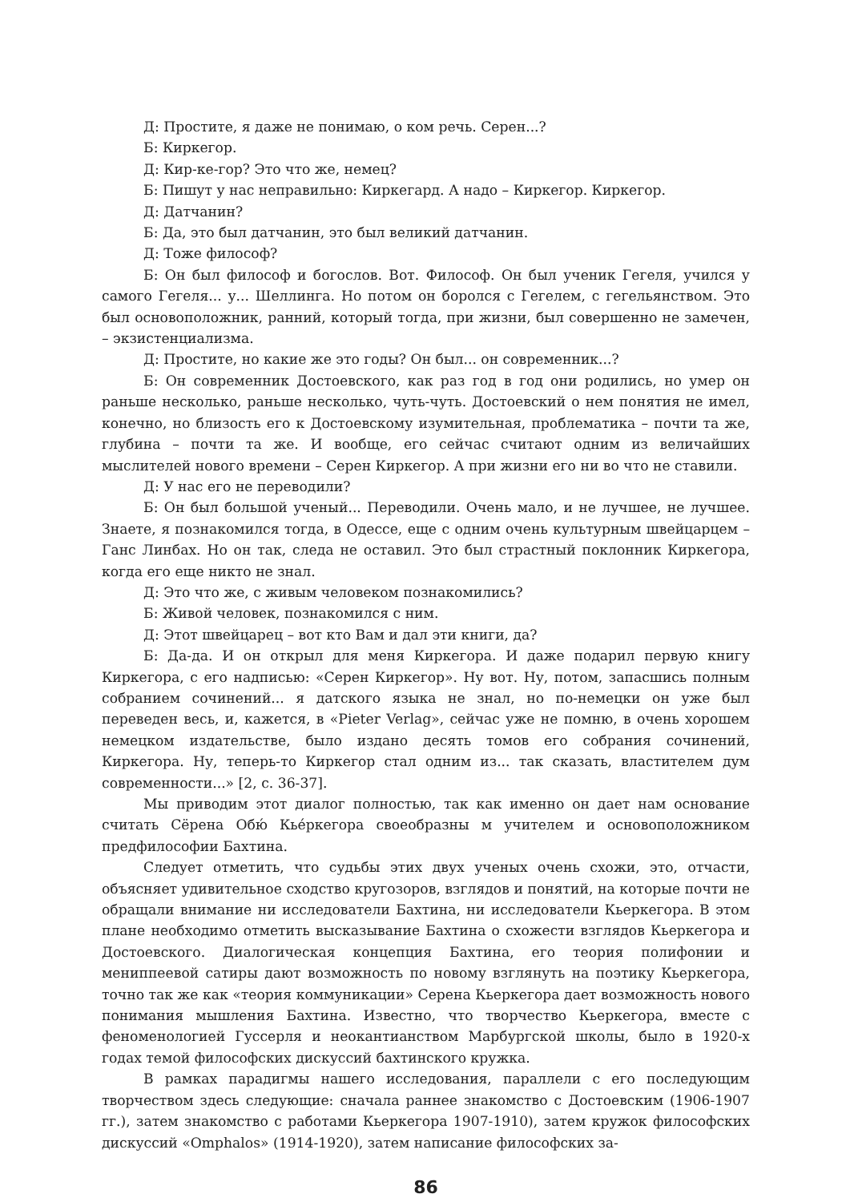Д: Простите, я даже не понимаю, о ком речь. Серен...?
Б: Киркегор.
Д: Кир-ке-гор? Это что же, немец?
Б: Пишут у нас неправильно: Киркегард. А надо – Киркегор. Киркегор.
Д: Датчанин?
Б: Да, это был датчанин, это был великий датчанин.
Д: Тоже философ?
Б: Он был философ и богослов. Вот. Философ. Он был ученик Гегеля, учился у самого Гегеля... у... Шеллинга. Но потом он боролся с Гегелем, с гегельянством. Это был основоположник, ранний, который тогда, при жизни, был совершенно не замечен, – экзистенциализма.
Д: Простите, но какие же это годы? Он был... он современник...?
Б: Он современник Достоевского, как раз год в год они родились, но умер он раньше несколько, раньше несколько, чуть-чуть. Достоевский о нем понятия не имел, конечно, но близость его к Достоевскому изумительная, проблематика – почти та же, глубина – почти та же. И вообще, его сейчас считают одним из величайших мыслителей нового времени – Серен Киркегор. А при жизни его ни во что не ставили.
Д: У нас его не переводили?
Б: Он был большой ученый... Переводили. Очень мало, и не лучшее, не лучшее. Знаете, я познакомился тогда, в Одессе, еще с одним очень культурным швейцарцем – Ганс Линбах. Но он так, следа не оставил. Это был страстный поклонник Киркегора, когда его еще никто не знал.
Д: Это что же, с живым человеком познакомились?
Б: Живой человек, познакомился с ним.
Д: Этот швейцарец – вот кто Вам и дал эти книги, да?
Б: Да-да. И он открыл для меня Киркегора. И даже подарил первую книгу Киркегора, с его надписью: «Серен Киркегор». Ну вот. Ну, потом, запасшись полным собранием сочинений... я датского языка не знал, но по-немецки он уже был переведен весь, и, кажется, в «Pieter Verlag», сейчас уже не помню, в очень хорошем немецком издательстве, было издано десять томов его собрания сочинений, Киркегора. Ну, теперь-то Киркегор стал одним из... так сказать, властителем дум современности...» [2, с. 36-37].
Мы приводим этот диалог полностью, так как именно он дает нам основание считать Сёрена Обю́ Кьéркегора своеобразны м учителем и основоположником предфилософии Бахтина.
Следует отметить, что судьбы этих двух ученых очень схожи, это, отчасти, объясняет удивительное сходство кругозоров, взглядов и понятий, на которые почти не обращали внимание ни исследователи Бахтина, ни исследователи Кьеркегора. В этом плане необходимо отметить высказывание Бахтина о схожести взглядов Кьеркегора и Достоевского. Диалогическая концепция Бахтина, его теория полифонии и мениппеевой сатиры дают возможность по новому взглянуть на поэтику Кьеркегора, точно так же как «теория коммуникации» Серена Кьеркегора дает возможность нового понимания мышления Бахтина. Известно, что творчество Кьеркегора, вместе с феноменологией Гуссерля и неокантианством Марбургской школы, было в 1920-х годах темой философских дискуссий бахтинского кружка.
В рамках парадигмы нашего исследования, параллели с его последующим творчеством здесь следующие: сначала раннее знакомство с Достоевским (1906-1907 гг.), затем знакомство с работами Кьеркегора 1907-1910), затем кружок философских дискуссий «Omphalos» (1914-1920), затем написание философских за-
86